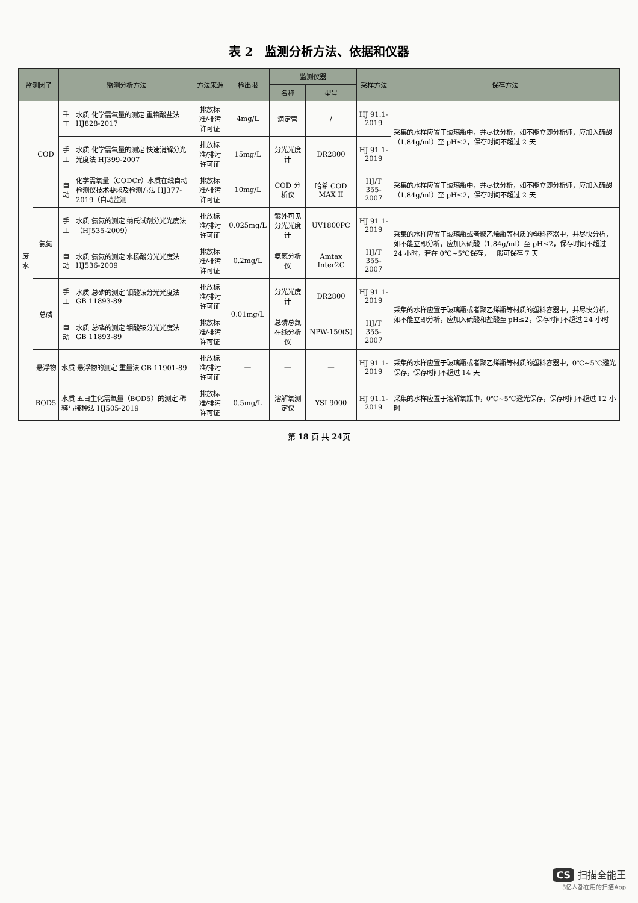表 2　监测分析方法、依据和仪器
| 监测因子 | | 监测分析方法 | | 方法来源 | 检出限 | 监测仪器 | | 采样方法 | 保存方法 |
| --- | --- | --- | --- | --- | --- | --- | --- | --- | --- |
| | | | | | | 名称 | 型号 | | |
| 废水 | COD | 手工 | 水质 化学需氧量的测定 重铬酸盐法 HJ828-2017 | 排放标准/排污许可证 | 4mg/L | 滴定管 | / | HJ 91.1-2019 | 采集的水样应置于玻璃瓶中，并尽快分析，如不能立即分析师，应加入硫酸（1.84g/ml）至 pH≤2，保存时间不超过 2 天 |
| | | 手工 | 水质 化学需氧量的测定 快速消解分光光度法 HJ399-2007 | 排放标准/排污许可证 | 15mg/L | 分光光度计 | DR2800 | HJ 91.1-2019 | |
| | | 自动 | 化学需氧量（CODCr）水质在线自动检测仪技术要求及检测方法 HJ377-2019（自动监测 | 排放标准/排污许可证 | 10mg/L | COD 分析仪 | 哈希 COD MAX II | HJ/T 355-2007 | 采集的水样应置于玻璃瓶中，并尽快分析，如不能立即分析师，应加入硫酸（1.84g/ml）至 pH≤2，保存时间不超过 2 天 |
| | 氨氮 | 手工 | 水质 氨氮的测定 纳氏试剂分光光度法（HJ535-2009） | 排放标准/排污许可证 | 0.025mg/L | 紫外可见分光光度计 | UV1800PC | HJ 91.1-2019 | 采集的水样应置于玻璃瓶或者聚乙烯瓶等材质的塑料容器中，并尽快分析，如不能立即分析，应加入硫酸（1.84g/ml）至 pH≤2，保存时间不超过 24 小时，若在 0℃~5℃保存，一般可保存 7 天 |
| | | 自动 | 水质 氨氮的测定 水杨酸分光光度法 HJ536-2009 | 排放标准/排污许可证 | 0.2mg/L | 氨氮分析仪 | Amtax Inter2C | HJ/T 355-2007 | |
| | 总磷 | 手工 | 水质 总磷的测定 钼酸铵分光光度法 GB 11893-89 | 排放标准/排污许可证 | 0.01mg/L | 分光光度计 | DR2800 | HJ 91.1-2019 | 采集的水样应置于玻璃瓶或者聚乙烯瓶等材质的塑料容器中，并尽快分析，如不能立即分析，应加入硫酸和盐酸至 pH≤2，保存时间不超过 24 小时 |
| | | 自动 | 水质 总磷的测定 钼酸铵分光光度法 GB 11893-89 | 排放标准/排污许可证 | | 总磷总氮在线分析仪 | NPW-150(S) | HJ/T 355-2007 | |
| | 悬浮物 | 水质 悬浮物的测定 重量法 GB 11901-89 | | 排放标准/排污许可证 | — | — | — | HJ 91.1-2019 | 采集的水样应置于玻璃瓶或者聚乙烯瓶等材质的塑料容器中，0℃~5℃避光保存，保存时间不超过 14 天 |
| | BOD5 | 水质 五日生化需氧量（BOD5）的测定 稀释与接种法 HJ505-2019 | | 排放标准/排污许可证 | 0.5mg/L | 溶解氧测定仪 | YSI 9000 | HJ 91.1-2019 | 采集的水样应置于溶解氧瓶中，0℃~5℃避光保存，保存时间不超过 12 小时 |
第 18 页 共 24页
CS 扫描全能王
3亿人都在用的扫描App